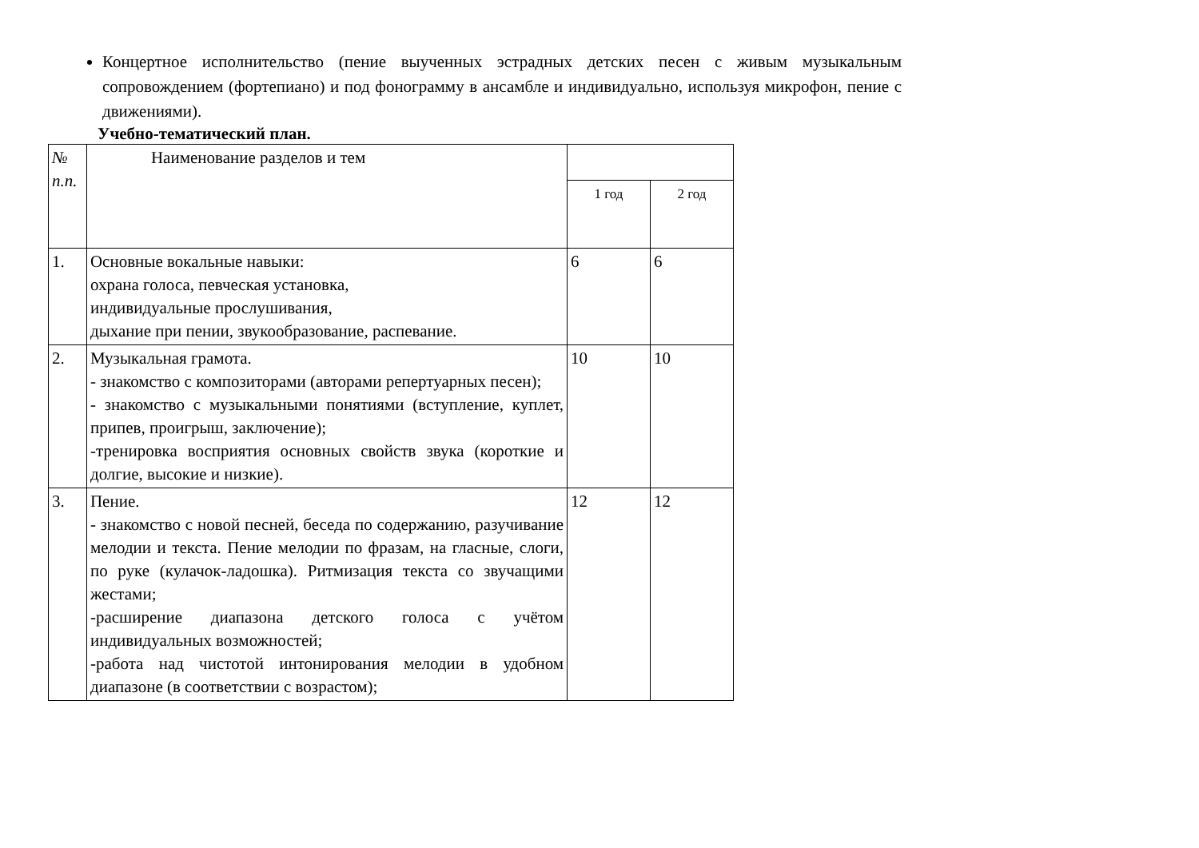Концертное исполнительство (пение выученных эстрадных детских песен с живым музыкальным сопровождением (фортепиано) и под фонограмму в ансамбле и индивидуально, используя микрофон, пение с движениями).
Учебно-тематический план.
| № п.п. | Наименование разделов и тем | | |
| | | 1 год | 2 год |
| 1. | Основные вокальные навыки: охрана голоса, певческая установка, индивидуальные прослушивания, дыхание при пении, звукообразование, распевание. | 6 | 6 |
| 2. | Музыкальная грамота. - знакомство с композиторами (авторами репертуарных песен); - знакомство с музыкальными понятиями (вступление, куплет, припев, проигрыш, заключение); -тренировка восприятия основных свойств звука (короткие и долгие, высокие и низкие). | 10 | 10 |
| 3. | Пение. - знакомство с новой песней, беседа по содержанию, разучивание мелодии и текста. Пение мелодии по фразам, на гласные, слоги, по руке (кулачок-ладошка). Ритмизация текста со звучащими жестами; -расширение диапазона детского голоса с учётом индивидуальных возможностей; -работа над чистотой интонирования мелодии в удобном диапазоне (в соответствии с возрастом); | 12 | 12 |